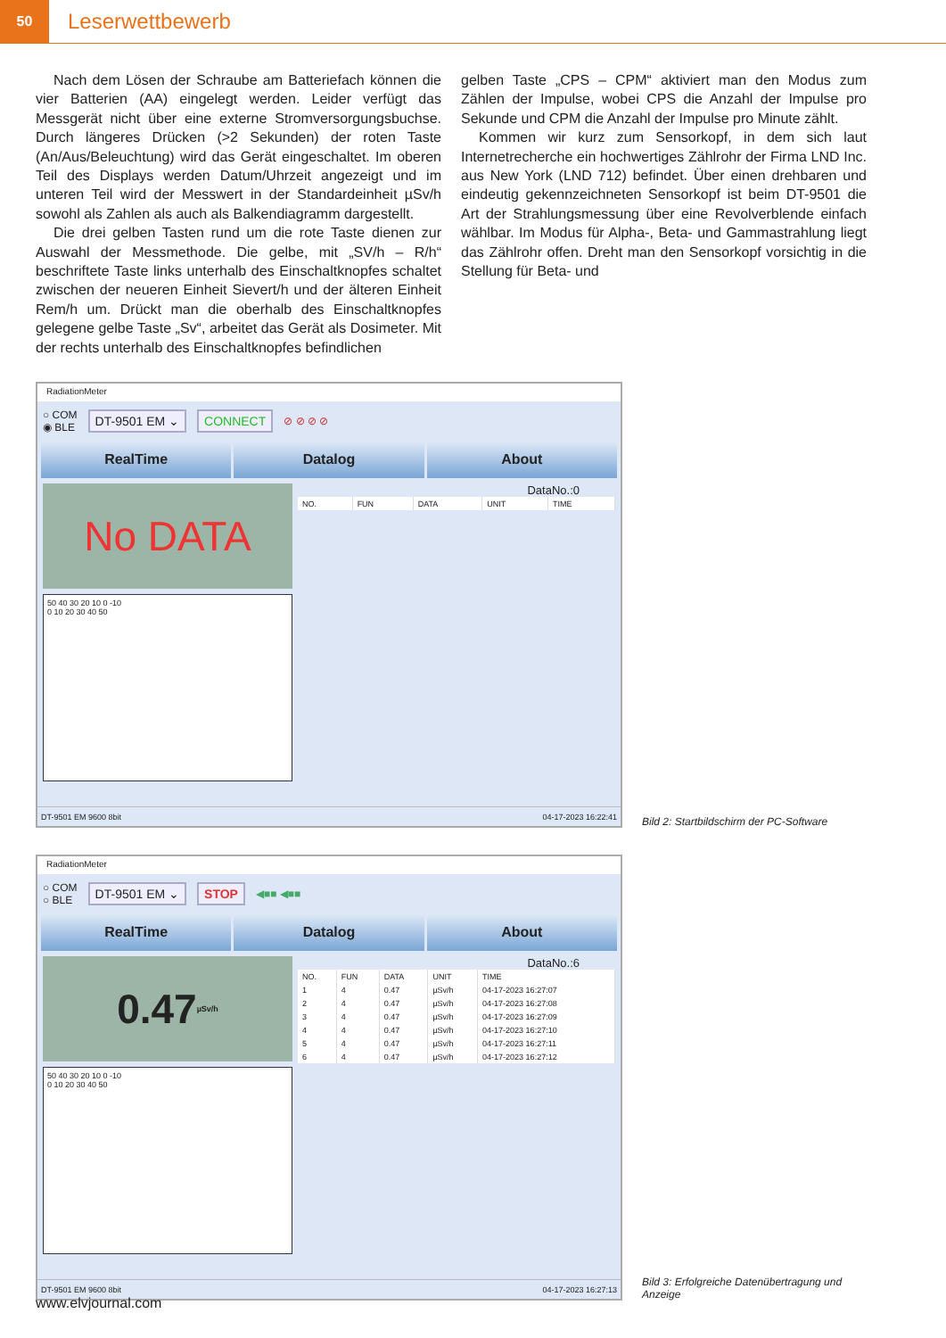50
Leserwettbewerb
Nach dem Lösen der Schraube am Batteriefach können die vier Batterien (AA) eingelegt werden. Leider verfügt das Messgerät nicht über eine externe Stromversorgungsbuchse. Durch längeres Drücken (>2 Sekunden) der roten Taste (An/Aus/Beleuchtung) wird das Gerät eingeschaltet. Im oberen Teil des Displays werden Datum/Uhrzeit angezeigt und im unteren Teil wird der Messwert in der Standardeinheit µSv/h sowohl als Zahlen als auch als Balkendiagramm dargestellt.
Die drei gelben Tasten rund um die rote Taste dienen zur Auswahl der Messmethode. Die gelbe, mit „SV/h – R/h“ beschriftete Taste links unterhalb des Einschaltknopfes schaltet zwischen der neueren Einheit Sievert/h und der älteren Einheit Rem/h um. Drückt man die oberhalb des Einschaltknopfes gelegene gelbe Taste „Sv“, arbeitet das Gerät als Dosimeter. Mit der rechts unterhalb des Einschaltknopfes befindlichen
gelben Taste „CPS – CPM“ aktiviert man den Modus zum Zählen der Impulse, wobei CPS die Anzahl der Impulse pro Sekunde und CPM die Anzahl der Impulse pro Minute zählt.
Kommen wir kurz zum Sensorkopf, in dem sich laut Internetrecherche ein hochwertiges Zählrohr der Firma LND Inc. aus New York (LND 712) befindet. Über einen drehbaren und eindeutig gekennzeichneten Sensorkopf ist beim DT-9501 die Art der Strahlungsmessung über eine Revolverblende einfach wählbar. Im Modus für Alpha-, Beta- und Gammastrahlung liegt das Zählrohr offen. Dreht man den Sensorkopf vorsichtig in die Stellung für Beta- und
RadiationMeter
○ COM
◉ BLE
DT-9501 EM ⌄ CONNECT
⊘ ⊘ ⊘ ⊘
RealTime Datalog About
No DATA
50 40 30 20 10 0 -10
0 10 20 30 40 50
DataNo.:0
| NO. | FUN | DATA | UNIT | TIME |
| --- | --- | --- | --- | --- |
DT-9501 EM 9600 8bit 04-17-2023 16:22:41
Bild 2: Startbildschirm der PC-Software
RadiationMeter
○ COM
○ BLE
DT-9501 EM ⌄ STOP
◀■■ ◀■■
RealTime Datalog About
0.47 µSv/h
50 40 30 20 10 0 -10
0 10 20 30 40 50
DataNo.:6
| NO. | FUN | DATA | UNIT | TIME |
| --- | --- | --- | --- | --- |
| 1 | 4 | 0.47 | µSv/h | 04-17-2023 16:27:07 |
| 2 | 4 | 0.47 | µSv/h | 04-17-2023 16:27:08 |
| 3 | 4 | 0.47 | µSv/h | 04-17-2023 16:27:09 |
| 4 | 4 | 0.47 | µSv/h | 04-17-2023 16:27:10 |
| 5 | 4 | 0.47 | µSv/h | 04-17-2023 16:27:11 |
| 6 | 4 | 0.47 | µSv/h | 04-17-2023 16:27:12 |
DT-9501 EM 9600 8bit 04-17-2023 16:27:13
Bild 3: Erfolgreiche Datenübertragung und Anzeige
www.elvjournal.com